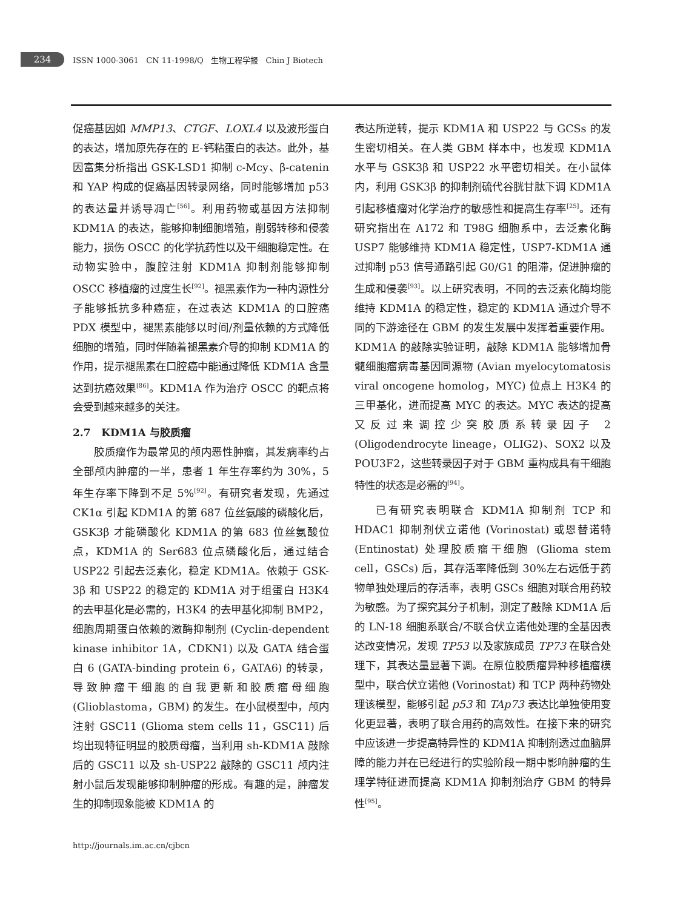234
ISSN 1000-3061 CN 11-1998/Q 生物工程学报 Chin J Biotech
促癌基因如 MMP13、CTGF、LOXL4 以及波形蛋白的表达，增加原先存在的 E-钙粘蛋白的表达。此外，基因富集分析指出 GSK-LSD1 抑制 c-Mcy、β-catenin 和 YAP 构成的促癌基因转录网络，同时能够增加 p53 的表达量并诱导凋亡<sup>[56]</sup>。利用药物或基因方法抑制 KDM1A 的表达，能够抑制细胞增殖，削弱转移和侵袭能力，损伤 OSCC 的化学抗药性以及干细胞稳定性。在动物实验中，腹腔注射 KDM1A 抑制剂能够抑制 OSCC 移植瘤的过度生长<sup>[92]</sup>。褪黑素作为一种内源性分子能够抵抗多种癌症，在过表达 KDM1A 的口腔癌 PDX 模型中，褪黑素能够以时间/剂量依赖的方式降低细胞的增殖，同时伴随着褪黑素介导的抑制 KDM1A 的作用，提示褪黑素在口腔癌中能通过降低 KDM1A 含量达到抗癌效果<sup>[86]</sup>。KDM1A 作为治疗 OSCC 的靶点将会受到越来越多的关注。
2.7 KDM1A 与胶质瘤
胶质瘤作为最常见的颅内恶性肿瘤，其发病率约占全部颅内肿瘤的一半，患者 1 年生存率约为 30%，5 年生存率下降到不足 5%<sup>[92]</sup>。有研究者发现，先通过 CK1α 引起 KDM1A 的第 687 位丝氨酸的磷酸化后，GSK3β 才能磷酸化 KDM1A 的第 683 位丝氨酸位点，KDM1A 的 Ser683 位点磷酸化后，通过结合 USP22 引起去泛素化，稳定 KDM1A。依赖于 GSK-3β 和 USP22 的稳定的 KDM1A 对于组蛋白 H3K4 的去甲基化是必需的，H3K4 的去甲基化抑制 BMP2，细胞周期蛋白依赖的激酶抑制剂 (Cyclin-dependent kinase inhibitor 1A，CDKN1) 以及 GATA 结合蛋白 6 (GATA-binding protein 6，GATA6) 的转录，导致肿瘤干细胞的自我更新和胶质瘤母细胞 (Glioblastoma，GBM) 的发生。在小鼠模型中，颅内注射 GSC11 (Glioma stem cells 11，GSC11) 后均出现特征明显的胶质母瘤，当利用 sh-KDM1A 敲除后的 GSC11 以及 sh-USP22 敲除的 GSC11 颅内注射小鼠后发现能够抑制肿瘤的形成。有趣的是，肿瘤发生的抑制现象能被 KDM1A 的
表达所逆转，提示 KDM1A 和 USP22 与 GCSs 的发生密切相关。在人类 GBM 样本中，也发现 KDM1A 水平与 GSK3β 和 USP22 水平密切相关。在小鼠体内，利用 GSK3β 的抑制剂硫代谷胱甘肽下调 KDM1A 引起移植瘤对化学治疗的敏感性和提高生存率<sup>[25]</sup>。还有研究指出在 A172 和 T98G 细胞系中，去泛素化酶 USP7 能够维持 KDM1A 稳定性，USP7-KDM1A 通过抑制 p53 信号通路引起 G0/G1 的阻滞，促进肿瘤的生成和侵袭<sup>[93]</sup>。以上研究表明，不同的去泛素化酶均能维持 KDM1A 的稳定性，稳定的 KDM1A 通过介导不同的下游途径在 GBM 的发生发展中发挥着重要作用。KDM1A 的敲除实验证明，敲除 KDM1A 能够增加骨髓细胞瘤病毒基因同源物 (Avian myelocytomatosis viral oncogene homolog，MYC) 位点上 H3K4 的三甲基化，进而提高 MYC 的表达。MYC 表达的提高又反过来调控少突胶质系转录因子 2 (Oligodendrocyte lineage，OLIG2)、SOX2 以及 POU3F2，这些转录因子对于 GBM 重构成具有干细胞特性的状态是必需的<sup>[94]</sup>。
已有研究表明联合 KDM1A 抑制剂 TCP 和 HDAC1 抑制剂伏立诺他 (Vorinostat) 或恩替诺特 (Entinostat) 处理胶质瘤干细胞 (Glioma stem cell，GSCs) 后，其存活率降低到 30%左右远低于药物单独处理后的存活率，表明 GSCs 细胞对联合用药较为敏感。为了探究其分子机制，测定了敲除 KDM1A 后的 LN-18 细胞系联合/不联合伏立诺他处理的全基因表达改变情况，发现 TP53 以及家族成员 TP73 在联合处理下，其表达量显著下调。在原位胶质瘤异种移植瘤模型中，联合伏立诺他 (Vorinostat) 和 TCP 两种药物处理该模型，能够引起 p53 和 TAp73 表达比单独使用变化更显著，表明了联合用药的高效性。在接下来的研究中应该进一步提高特异性的 KDM1A 抑制剂透过血脑屏障的能力并在已经进行的实验阶段一期中影响肿瘤的生理学特征进而提高 KDM1A 抑制剂治疗 GBM 的特异性<sup>[95]</sup>。
http://journals.im.ac.cn/cjbcn